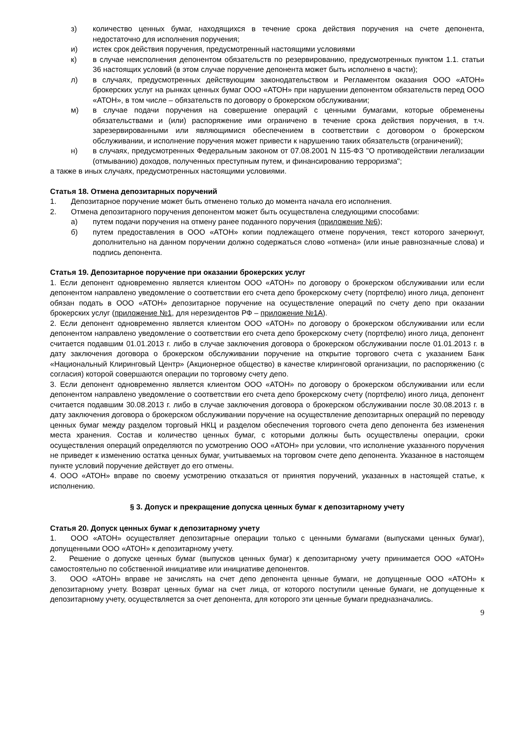з) количество ценных бумаг, находящихся в течение срока действия поручения на счете депонента, недостаточно для исполнения поручения;
и) истек срок действия поручения, предусмотренный настоящими условиями
к) в случае неисполнения депонентом обязательств по резервированию, предусмотренных пунктом 1.1. статьи 36 настоящих условий (в этом случае поручение депонента может быть исполнено в части);
л) в случаях, предусмотренных действующим законодательством и Регламентом оказания ООО «АТОН» брокерских услуг на рынках ценных бумаг ООО «АТОН» при нарушении депонентом обязательств перед ООО «АТОН», в том числе – обязательств по договору о брокерском обслуживании;
м) в случае подачи поручения на совершение операций с ценными бумагами, которые обременены обязательствами и (или) распоряжение ими ограничено в течение срока действия поручения, в т.ч. зарезервированными или являющимися обеспечением в соответствии с договором о брокерском обслуживании, и исполнение поручения может привести к нарушению таких обязательств (ограничений);
н) в случаях, предусмотренных Федеральным законом от 07.08.2001 N 115-ФЗ "О противодействии легализации (отмыванию) доходов, полученных преступным путем, и финансированию терроризма";
а также в иных случаях, предусмотренных настоящими условиями.
Статья 18. Отмена депозитарных поручений
1. Депозитарное поручение может быть отменено только до момента начала его исполнения.
2. Отмена депозитарного поручения депонентом может быть осуществлена следующими способами:
а) путем подачи поручения на отмену ранее поданного поручения (приложение №6);
б) путем предоставления в ООО «АТОН» копии подлежащего отмене поручения, текст которого зачеркнут, дополнительно на данном поручении должно содержаться слово «отмена» (или иные равнозначные слова) и подпись депонента.
Статья 19. Депозитарное поручение при оказании брокерских услуг
1. Если депонент одновременно является клиентом ООО «АТОН» по договору о брокерском обслуживании или если депонентом направлено уведомление о соответствии его счета депо брокерскому счету (портфелю) иного лица, депонент обязан подать в ООО «АТОН» депозитарное поручение на осуществление операций по счету депо при оказании брокерских услуг (приложение №1, для нерезидентов РФ – приложение №1А).
2. Если депонент одновременно является клиентом ООО «АТОН» по договору о брокерском обслуживании или если депонентом направлено уведомление о соответствии его счета депо брокерскому счету (портфелю) иного лица, депонент считается подавшим 01.01.2013 г. либо в случае заключения договора о брокерском обслуживании после 01.01.2013 г. в дату заключения договора о брокерском обслуживании поручение на открытие торгового счета с указанием Банк «Национальный Клиринговый Центр» (Акционерное общество) в качестве клиринговой организации, по распоряжению (с согласия) которой совершаются операции по торговому счету депо.
3. Если депонент одновременно является клиентом ООО «АТОН» по договору о брокерском обслуживании или если депонентом направлено уведомление о соответствии его счета депо брокерскому счету (портфелю) иного лица, депонент считается подавшим 30.08.2013 г. либо в случае заключения договора о брокерском обслуживании после 30.08.2013 г. в дату заключения договора о брокерском обслуживании поручение на осуществление депозитарных операций по переводу ценных бумаг между разделом торговый НКЦ и разделом обеспечения торгового счета депо депонента без изменения места хранения. Состав и количество ценных бумаг, с которыми должны быть осуществлены операции, сроки осуществления операций определяются по усмотрению ООО «АТОН» при условии, что исполнение указанного поручения не приведет к изменению остатка ценных бумаг, учитываемых на торговом счете депо депонента. Указанное в настоящем пункте условий поручение действует до его отмены.
4. ООО «АТОН» вправе по своему усмотрению отказаться от принятия поручений, указанных в настоящей статье, к исполнению.
§ 3. Допуск и прекращение допуска ценных бумаг к депозитарному учету
Статья 20. Допуск ценных бумаг к депозитарному учету
1. ООО «АТОН» осуществляет депозитарные операции только с ценными бумагами (выпусками ценных бумаг), допущенными ООО «АТОН» к депозитарному учету.
2. Решение о допуске ценных бумаг (выпусков ценных бумаг) к депозитарному учету принимается ООО «АТОН» самостоятельно по собственной инициативе или инициативе депонентов.
3. ООО «АТОН» вправе не зачислять на счет депо депонента ценные бумаги, не допущенные ООО «АТОН» к депозитарному учету. Возврат ценных бумаг на счет лица, от которого поступили ценные бумаги, не допущенные к депозитарному учету, осуществляется за счет депонента, для которого эти ценные бумаги предназначались.
9